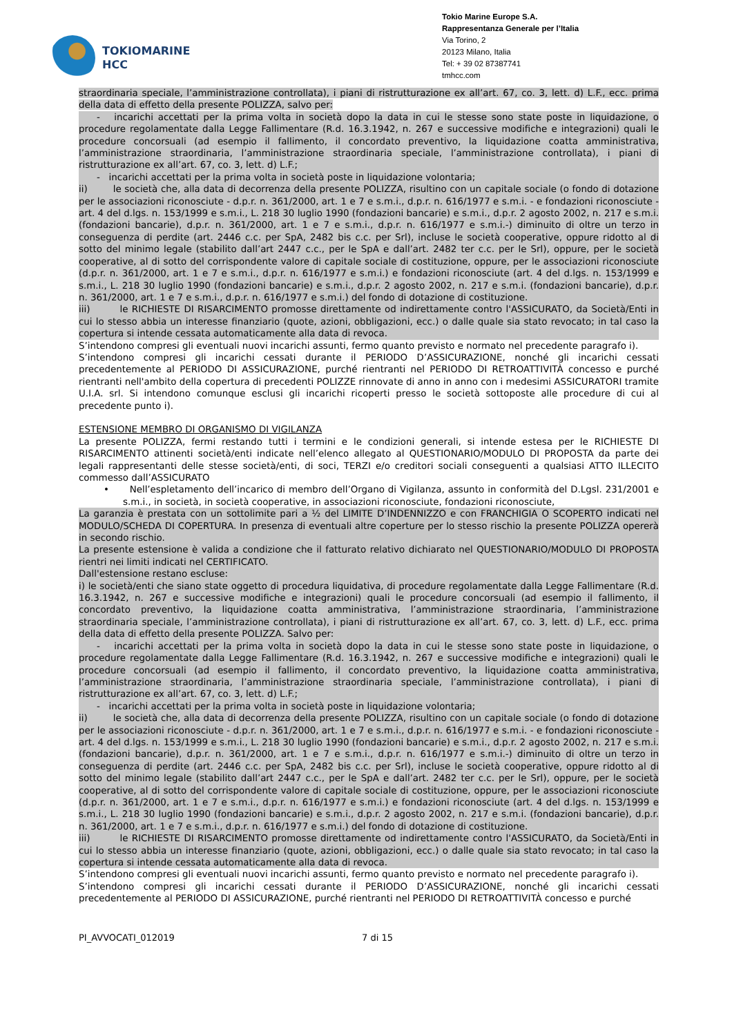TOKIOMARINE
HCC
Tokio Marine Europe S.A.
Rappresentanza Generale per l’Italia
Via Torino, 2
20123 Milano, Italia
Tel: + 39 02 87387741
tmhcc.com
straordinaria speciale, l’amministrazione controllata), i piani di ristrutturazione ex all’art. 67, co. 3, lett. d) L.F., ecc. prima della data di effetto della presente POLIZZA, salvo per:
- incarichi accettati per la prima volta in società dopo la data in cui le stesse sono state poste in liquidazione, o procedure regolamentate dalla Legge Fallimentare (R.d. 16.3.1942, n. 267 e successive modifiche e integrazioni) quali le procedure concorsuali (ad esempio il fallimento, il concordato preventivo, la liquidazione coatta amministrativa, l’amministrazione straordinaria, l’amministrazione straordinaria speciale, l’amministrazione controllata), i piani di ristrutturazione ex all’art. 67, co. 3, lett. d) L.F.;
- incarichi accettati per la prima volta in società poste in liquidazione volontaria;
ii) le società che, alla data di decorrenza della presente POLIZZA, risultino con un capitale sociale (o fondo di dotazione per le associazioni riconosciute - d.p.r. n. 361/2000, art. 1 e 7 e s.m.i., d.p.r. n. 616/1977 e s.m.i. - e fondazioni riconosciute - art. 4 del d.lgs. n. 153/1999 e s.m.i., L. 218 30 luglio 1990 (fondazioni bancarie) e s.m.i., d.p.r. 2 agosto 2002, n. 217 e s.m.i. (fondazioni bancarie), d.p.r. n. 361/2000, art. 1 e 7 e s.m.i., d.p.r. n. 616/1977 e s.m.i.-) diminuito di oltre un terzo in conseguenza di perdite (art. 2446 c.c. per SpA, 2482 bis c.c. per Srl), incluse le società cooperative, oppure ridotto al di sotto del minimo legale (stabilito dall’art 2447 c.c., per le SpA e dall’art. 2482 ter c.c. per le Srl), oppure, per le società cooperative, al di sotto del corrispondente valore di capitale sociale di costituzione, oppure, per le associazioni riconosciute (d.p.r. n. 361/2000, art. 1 e 7 e s.m.i., d.p.r. n. 616/1977 e s.m.i.) e fondazioni riconosciute (art. 4 del d.lgs. n. 153/1999 e s.m.i., L. 218 30 luglio 1990 (fondazioni bancarie) e s.m.i., d.p.r. 2 agosto 2002, n. 217 e s.m.i. (fondazioni bancarie), d.p.r. n. 361/2000, art. 1 e 7 e s.m.i., d.p.r. n. 616/1977 e s.m.i.) del fondo di dotazione di costituzione.
iii) le RICHIESTE DI RISARCIMENTO promosse direttamente od indirettamente contro l'ASSICURATO, da Società/Enti in cui lo stesso abbia un interesse finanziario (quote, azioni, obbligazioni, ecc.) o dalle quale sia stato revocato; in tal caso la copertura si intende cessata automaticamente alla data di revoca.
S’intendono compresi gli eventuali nuovi incarichi assunti, fermo quanto previsto e normato nel precedente paragrafo i).
S’intendono compresi gli incarichi cessati durante il PERIODO D’ASSICURAZIONE, nonché gli incarichi cessati precedentemente al PERIODO DI ASSICURAZIONE, purché rientranti nel PERIODO DI RETROATTIVITÀ concesso e purché rientranti nell'ambito della copertura di precedenti POLIZZE rinnovate di anno in anno con i medesimi ASSICURATORI tramite U.I.A. srl. Si intendono comunque esclusi gli incarichi ricoperti presso le società sottoposte alle procedure di cui al precedente punto i).
ESTENSIONE MEMBRO DI ORGANISMO DI VIGILANZA
La presente POLIZZA, fermi restando tutti i termini e le condizioni generali, si intende estesa per le RICHIESTE DI RISARCIMENTO attinenti società/enti indicate nell’elenco allegato al QUESTIONARIO/MODULO DI PROPOSTA da parte dei legali rappresentanti delle stesse società/enti, di soci, TERZI e/o creditori sociali conseguenti a qualsiasi ATTO ILLECITO commesso dall’ASSICURATO
• Nell’espletamento dell’incarico di membro dell’Organo di Vigilanza, assunto in conformità del D.Lgsl. 231/2001 e s.m.i., in società, in società cooperative, in associazioni riconosciute, fondazioni riconosciute,
La garanzia è prestata con un sottolimite pari a ½ del LIMITE D’INDENNIZZO e con FRANCHIGIA O SCOPERTO indicati nel MODULO/SCHEDA DI COPERTURA. In presenza di eventuali altre coperture per lo stesso rischio la presente POLIZZA opererà in secondo rischio.
La presente estensione è valida a condizione che il fatturato relativo dichiarato nel QUESTIONARIO/MODULO DI PROPOSTA rientri nei limiti indicati nel CERTIFICATO.
Dall'estensione restano escluse:
i) le società/enti che siano state oggetto di procedura liquidativa, di procedure regolamentate dalla Legge Fallimentare (R.d. 16.3.1942, n. 267 e successive modifiche e integrazioni) quali le procedure concorsuali (ad esempio il fallimento, il concordato preventivo, la liquidazione coatta amministrativa, l’amministrazione straordinaria, l’amministrazione straordinaria speciale, l’amministrazione controllata), i piani di ristrutturazione ex all’art. 67, co. 3, lett. d) L.F., ecc. prima della data di effetto della presente POLIZZA. Salvo per:
- incarichi accettati per la prima volta in società dopo la data in cui le stesse sono state poste in liquidazione, o procedure regolamentate dalla Legge Fallimentare (R.d. 16.3.1942, n. 267 e successive modifiche e integrazioni) quali le procedure concorsuali (ad esempio il fallimento, il concordato preventivo, la liquidazione coatta amministrativa, l’amministrazione straordinaria, l’amministrazione straordinaria speciale, l’amministrazione controllata), i piani di ristrutturazione ex all’art. 67, co. 3, lett. d) L.F.;
- incarichi accettati per la prima volta in società poste in liquidazione volontaria;
ii) le società che, alla data di decorrenza della presente POLIZZA, risultino con un capitale sociale (o fondo di dotazione per le associazioni riconosciute - d.p.r. n. 361/2000, art. 1 e 7 e s.m.i., d.p.r. n. 616/1977 e s.m.i. - e fondazioni riconosciute - art. 4 del d.lgs. n. 153/1999 e s.m.i., L. 218 30 luglio 1990 (fondazioni bancarie) e s.m.i., d.p.r. 2 agosto 2002, n. 217 e s.m.i. (fondazioni bancarie), d.p.r. n. 361/2000, art. 1 e 7 e s.m.i., d.p.r. n. 616/1977 e s.m.i.-) diminuito di oltre un terzo in conseguenza di perdite (art. 2446 c.c. per SpA, 2482 bis c.c. per Srl), incluse le società cooperative, oppure ridotto al di sotto del minimo legale (stabilito dall’art 2447 c.c., per le SpA e dall’art. 2482 ter c.c. per le Srl), oppure, per le società cooperative, al di sotto del corrispondente valore di capitale sociale di costituzione, oppure, per le associazioni riconosciute (d.p.r. n. 361/2000, art. 1 e 7 e s.m.i., d.p.r. n. 616/1977 e s.m.i.) e fondazioni riconosciute (art. 4 del d.lgs. n. 153/1999 e s.m.i., L. 218 30 luglio 1990 (fondazioni bancarie) e s.m.i., d.p.r. 2 agosto 2002, n. 217 e s.m.i. (fondazioni bancarie), d.p.r. n. 361/2000, art. 1 e 7 e s.m.i., d.p.r. n. 616/1977 e s.m.i.) del fondo di dotazione di costituzione.
iii) le RICHIESTE DI RISARCIMENTO promosse direttamente od indirettamente contro l'ASSICURATO, da Società/Enti in cui lo stesso abbia un interesse finanziario (quote, azioni, obbligazioni, ecc.) o dalle quale sia stato revocato; in tal caso la copertura si intende cessata automaticamente alla data di revoca.
S’intendono compresi gli eventuali nuovi incarichi assunti, fermo quanto previsto e normato nel precedente paragrafo i).
S’intendono compresi gli incarichi cessati durante il PERIODO D’ASSICURAZIONE, nonché gli incarichi cessati precedentemente al PERIODO DI ASSICURAZIONE, purché rientranti nel PERIODO DI RETROATTIVITÀ concesso e purché
PI_AVVOCATI_012019 7 di 15